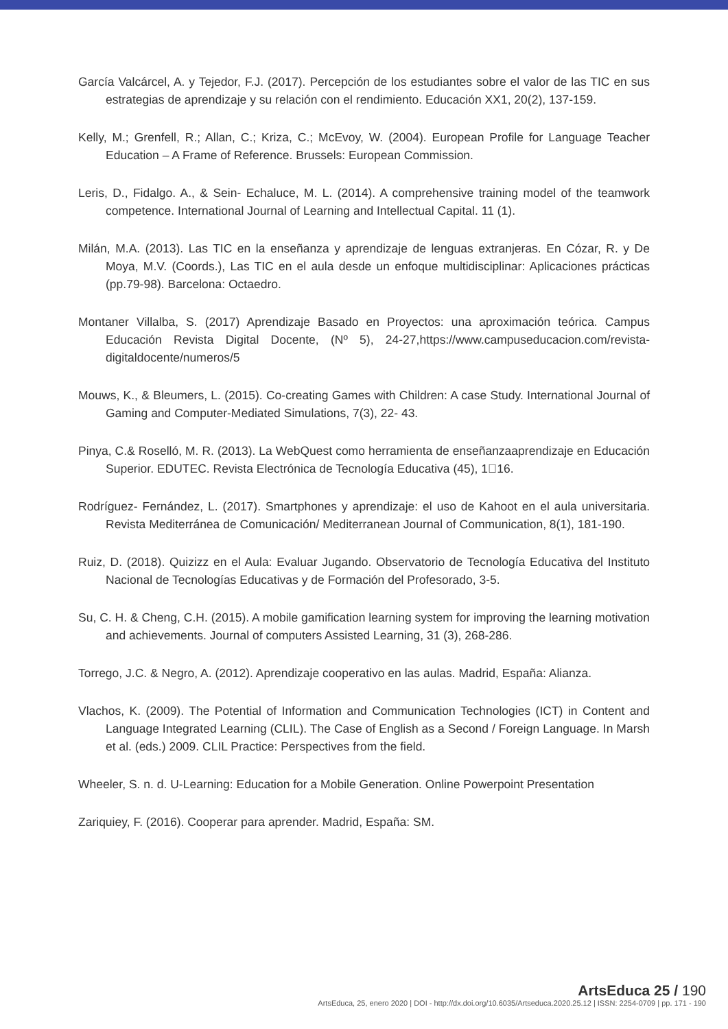García Valcárcel, A. y Tejedor, F.J. (2017). Percepción de los estudiantes sobre el valor de las TIC en sus estrategias de aprendizaje y su relación con el rendimiento. Educación XX1, 20(2), 137-159.
Kelly, M.; Grenfell, R.; Allan, C.; Kriza, C.; McEvoy, W. (2004). European Profile for Language Teacher Education – A Frame of Reference. Brussels: European Commission.
Leris, D., Fidalgo. A., & Sein- Echaluce, M. L. (2014). A comprehensive training model of the teamwork competence. International Journal of Learning and Intellectual Capital. 11 (1).
Milán, M.A. (2013). Las TIC en la enseñanza y aprendizaje de lenguas extranjeras. En Cózar, R. y De Moya, M.V. (Coords.), Las TIC en el aula desde un enfoque multidisciplinar: Aplicaciones prácticas (pp.79-98). Barcelona: Octaedro.
Montaner Villalba, S. (2017) Aprendizaje Basado en Proyectos: una aproximación teórica. Campus Educación Revista Digital Docente, (Nº 5), 24-27,https://www.campuseducacion.com/revista-digitaldocente/numeros/5
Mouws, K., & Bleumers, L. (2015). Co-creating Games with Children: A case Study. International Journal of Gaming and Computer-Mediated Simulations, 7(3), 22- 43.
Pinya, C.& Roselló, M. R. (2013). La WebQuest como herramienta de enseñanzaaprendizaje en Educación Superior. EDUTEC. Revista Electrónica de Tecnología Educativa (45), 1􀀀16.
Rodríguez- Fernández, L. (2017). Smartphones y aprendizaje: el uso de Kahoot en el aula universitaria. Revista Mediterránea de Comunicación/ Mediterranean Journal of Communication, 8(1), 181-190.
Ruiz, D. (2018). Quizizz en el Aula: Evaluar Jugando. Observatorio de Tecnología Educativa del Instituto Nacional de Tecnologías Educativas y de Formación del Profesorado, 3-5.
Su, C. H. & Cheng, C.H. (2015). A mobile gamification learning system for improving the learning motivation and achievements. Journal of computers Assisted Learning, 31 (3), 268-286.
Torrego, J.C. & Negro, A. (2012). Aprendizaje cooperativo en las aulas. Madrid, España: Alianza.
Vlachos, K. (2009). The Potential of Information and Communication Technologies (ICT) in Content and Language Integrated Learning (CLIL). The Case of English as a Second / Foreign Language. In Marsh et al. (eds.) 2009. CLIL Practice: Perspectives from the field.
Wheeler, S. n. d. U-Learning: Education for a Mobile Generation. Online Powerpoint Presentation
Zariquiey, F. (2016). Cooperar para aprender. Madrid, España: SM.
ArtsEduca 25 / 190
ArtsEduca, 25, enero 2020 | DOI - http://dx.doi.org/10.6035/Artseduca.2020.25.12 | ISSN: 2254-0709 | pp. 171 - 190